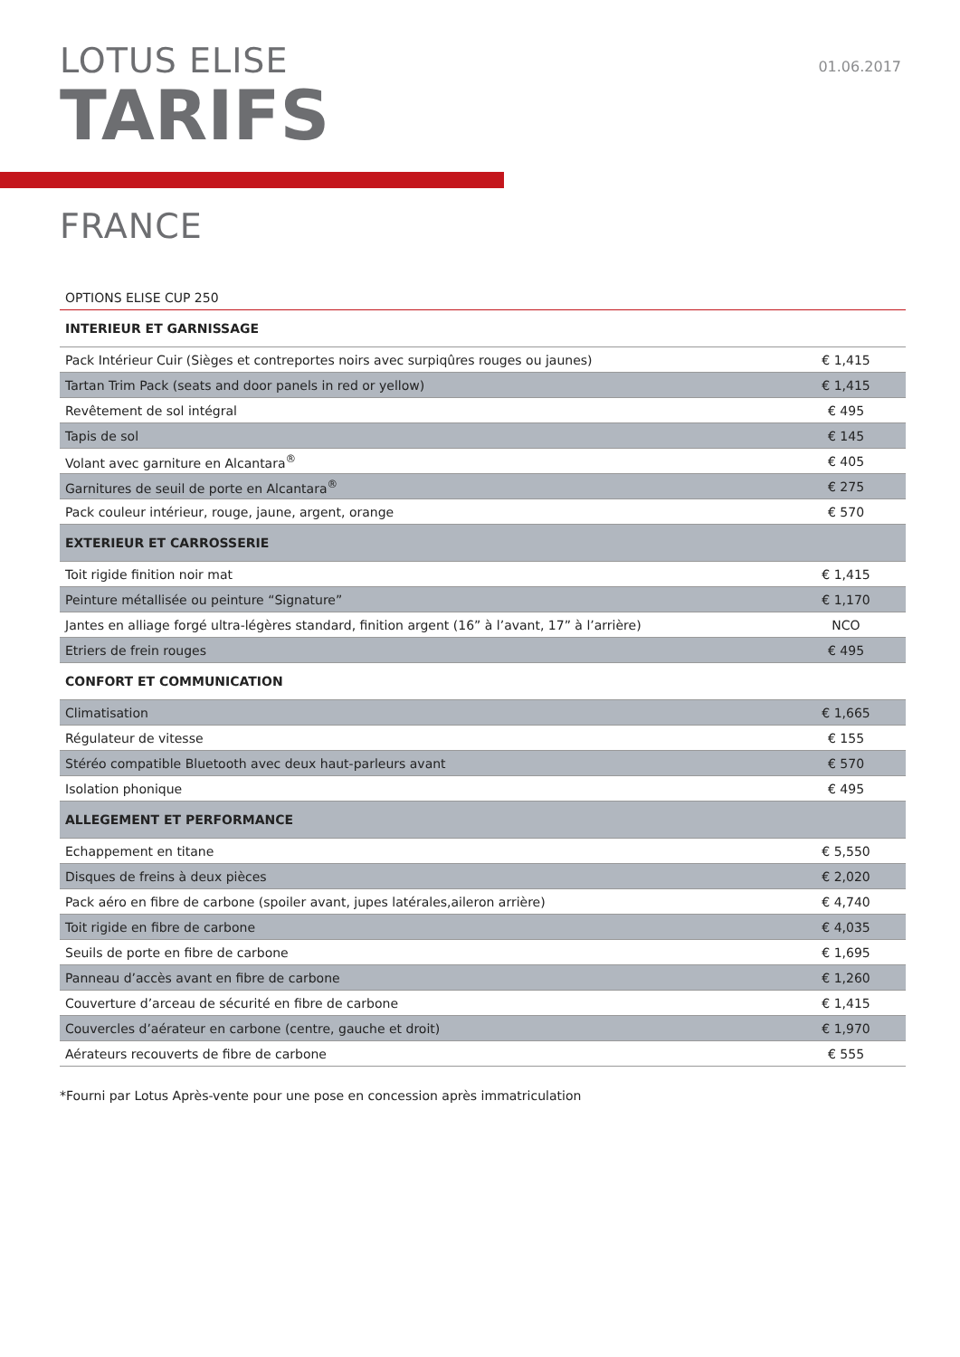LOTUS ELISE
TARIFS
01.06.2017
FRANCE
| OPTIONS ELISE CUP 250 | |
| INTERIEUR ET GARNISSAGE | |
| Pack Intérieur Cuir (Sièges et contreportes noirs avec surpiqûres rouges ou jaunes) | € 1,415 |
| Tartan Trim Pack (seats and door panels in red or yellow) | € 1,415 |
| Revêtement de sol intégral | € 495 |
| Tapis de sol | € 145 |
| Volant avec garniture en Alcantara<sup>®</sup> | € 405 |
| Garnitures de seuil de porte en Alcantara<sup>®</sup> | € 275 |
| Pack couleur intérieur, rouge, jaune, argent, orange | € 570 |
| EXTERIEUR ET CARROSSERIE | |
| Toit rigide finition noir mat | € 1,415 |
| Peinture métallisée ou peinture “Signature” | € 1,170 |
| Jantes en alliage forgé ultra-légères standard, finition argent (16” à l’avant, 17” à l’arrière) | NCO |
| Etriers de frein rouges | € 495 |
| CONFORT ET COMMUNICATION | |
| Climatisation | € 1,665 |
| Régulateur de vitesse | € 155 |
| Stéréo compatible Bluetooth avec deux haut-parleurs avant | € 570 |
| Isolation phonique | € 495 |
| ALLEGEMENT ET PERFORMANCE | |
| Echappement en titane | € 5,550 |
| Disques de freins à deux pièces | € 2,020 |
| Pack aéro en fibre de carbone (spoiler avant, jupes latérales,aileron arrière) | € 4,740 |
| Toit rigide en fibre de carbone | € 4,035 |
| Seuils de porte en fibre de carbone | € 1,695 |
| Panneau d’accès avant en fibre de carbone | € 1,260 |
| Couverture d’arceau de sécurité en fibre de carbone | € 1,415 |
| Couvercles d’aérateur en carbone (centre, gauche et droit) | € 1,970 |
| Aérateurs recouverts de fibre de carbone | € 555 |
*Fourni par Lotus Après-vente pour une pose en concession après immatriculation